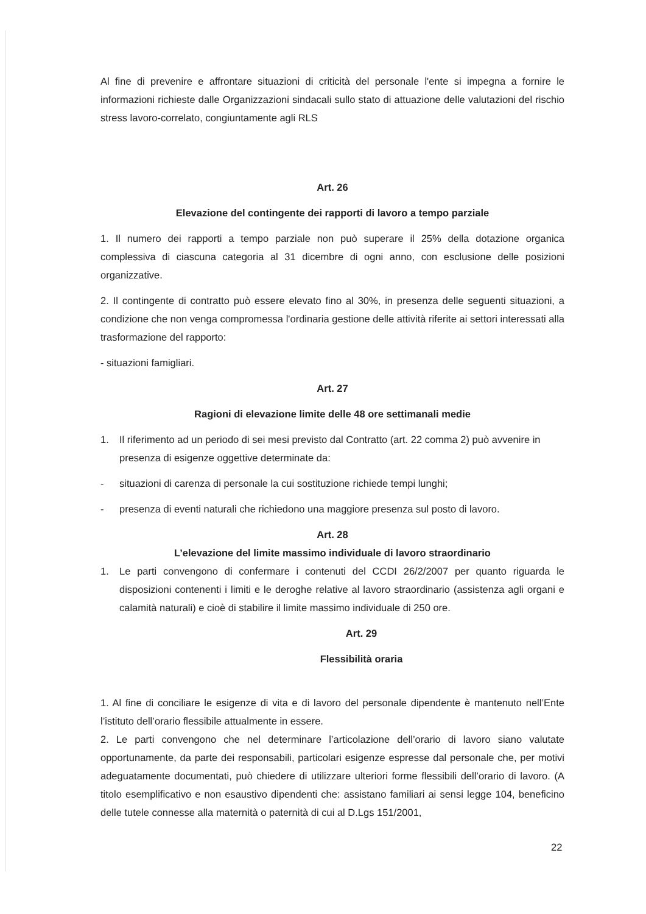Al fine di prevenire e affrontare situazioni di criticità del personale l'ente si impegna a fornire le informazioni richieste dalle Organizzazioni sindacali sullo stato di attuazione delle valutazioni del rischio stress lavoro-correlato, congiuntamente agli RLS
Art. 26
Elevazione del contingente dei rapporti di lavoro a tempo parziale
1. Il numero dei rapporti a tempo parziale non può superare il 25% della dotazione organica complessiva di ciascuna categoria al 31 dicembre di ogni anno, con esclusione delle posizioni organizzative.
2. Il contingente di contratto può essere elevato fino al 30%, in presenza delle seguenti situazioni, a condizione che non venga compromessa l'ordinaria gestione delle attività riferite ai settori interessati alla trasformazione del rapporto:
- situazioni famigliari.
Art. 27
Ragioni di elevazione limite delle 48 ore settimanali medie
1. Il riferimento ad un periodo di sei mesi previsto dal Contratto (art. 22 comma 2) può avvenire in presenza di esigenze oggettive determinate da:
- situazioni di carenza di personale la cui sostituzione richiede tempi lunghi;
- presenza di eventi naturali che richiedono una maggiore presenza sul posto di lavoro.
Art. 28
L’elevazione del limite massimo individuale di lavoro straordinario
1. Le parti convengono di confermare i contenuti del CCDI 26/2/2007 per quanto riguarda le disposizioni contenenti i limiti e le deroghe relative al lavoro straordinario (assistenza agli organi e calamità naturali) e cioè di stabilire il limite massimo individuale di 250 ore.
Art. 29
Flessibilità oraria
1. Al fine di conciliare le esigenze di vita e di lavoro del personale dipendente è mantenuto nell’Ente l’istituto dell’orario flessibile attualmente in essere.
2. Le parti convengono che nel determinare l’articolazione dell’orario di lavoro siano valutate opportunamente, da parte dei responsabili, particolari esigenze espresse dal personale che, per motivi adeguatamente documentati, può chiedere di utilizzare ulteriori forme flessibili dell’orario di lavoro. (A titolo esemplificativo e non esaustivo dipendenti che: assistano familiari ai sensi legge 104, beneficino delle tutele connesse alla maternità o paternità di cui al D.Lgs 151/2001,
22